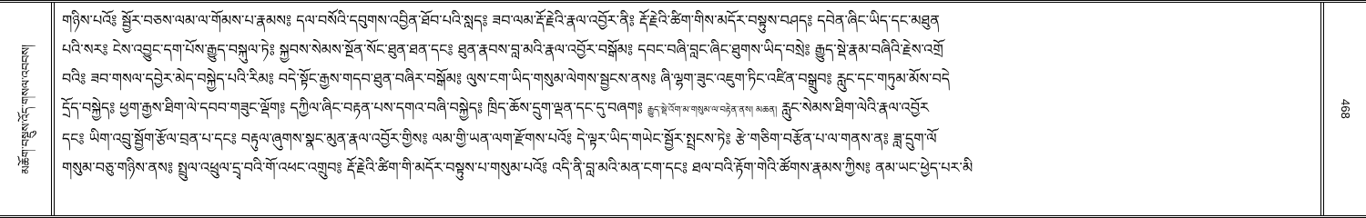མཆོག་བསྡུས་འོད་གསལ་འབབས།
གཉིས་པའོ༔ སྦྱོར་བཅས་ལམ་ལ་གོམས་པ་རྣམས༔ དལ་བསོའི་དབུགས་འབྱིན་ཐོབ་པའི་སླད༔ ཟབ་ལམ་རྡོ་རྗེའི་རྣལ་འབྱོར་ནི༔ རྡོ་རྗེའི་ཚིག་གིས་མདོར་བསྟུས་བཤད༔ དབེན་ཞིང་ཡིད་དང་མཐུན
པའི་སར༔ ངེས་འབྱུང་དག་པོས་རྒྱུད་བསྐུལ་ཏེ༔ སྐྱབས་སེམས་སྔོན་སོང་ཐུན་ཐན་དང༔ ཐུན་རྣབས་བླ་མའི་རྣལ་འབྱོར་བསྒོམ༔ དབང་བཞི་བླང་ཞིང་ཐུགས་ཡིད་བསྲེ༔ རྒྱུད་སྡེ་རྣམ་བཞིའི་རྗེས་འགྲོ
བའི༔ ཟབ་གསལ་དབྱེར་མེད་བསྐྱེད་པའི་རིམ༔ བདེ་སྟོང་རྒྱས་གདབ་ཐུན་བཞིར་བསྒོམ༔ ལུས་ངག་ཡིད་གསུམ་ལེགས་སྦྱངས་ནས༔ ཞི་ལྷག་ཟུང་འཇུག་ཏིང་འཛིན་བསྒྲུབ༔ རླུང་དང་གཏུམ་མོས་བདེ
དྲོད་བསྐྱེད༔ ཕྱག་རྒྱས་ཐིག་ལེ་དབབ་གཟུང་ལྡོག༔ དཀྱིལ་ཞིང་བརྟན་པས་དགའ་བཞི་བསྐྱེད༔ ཁྲིད་ཆོས་དྲུག་ལྡན་དང་དུ་བཞག༔ རྒྱུད་སྡེ་འོག་མ་གསུམ་ལ་བརྟེན་ནས། མཆན། རླུང་སེམས་ཐིག་ལེའི་རྣལ་འབྱོར
དང༔ ཡིག་འབྲུ་སྦྱོག་རྩོལ་བྲན་པ་དང༔ བརྟུལ་ཞུགས་སྣང་མུན་རྣལ་འབྱོར་གྱིས༔ ལམ་གྱི་ཡན་ལག་རྫོགས་པའོ༔ དེ་ལྟར་ཡིད་གཡེང་སྦྱོར་སྤྲངས་ཏེ༔ རྩེ་གཅིག་བརྩོན་པ་ལ་གནས་ན༔ ཟླ་དྲུག་ལོ
གསུམ་བཅུ་གཉིས་ནས༔ སྤྲུལ་འཕྲུལ་དྲྭ་བའི་གོ་འཕང་འགྲུབ༔ རྡོ་རྗེའི་ཚིག་གི་མདོར་བསྟུས་པ་གསུམ་པའོ༔ འདི་ནི་བླ་མའི་མན་ངག་དང༔ ཐལ་བའི་རྟོག་གེའི་ཚོགས་རྣམས་ཀྱིས༔ ནམ་ཡང་ཕྱེད་པར་མི
468